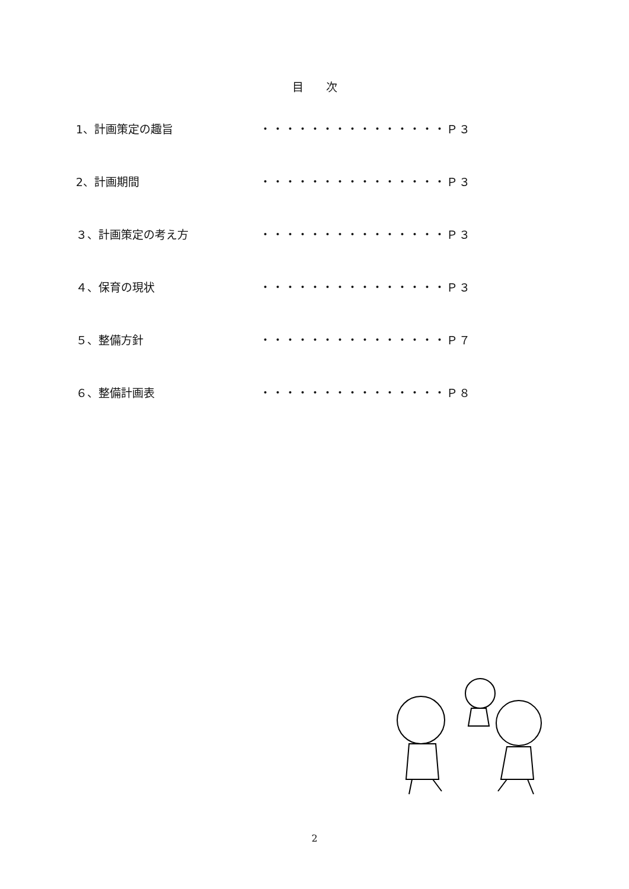目　　次
1、計画策定の趣旨 ・・・・・・・・・・・・・・・Ｐ３
2、計画期間 ・・・・・・・・・・・・・・・Ｐ３
３、計画策定の考え方 ・・・・・・・・・・・・・・・Ｐ３
４、保育の現状 ・・・・・・・・・・・・・・・Ｐ３
５、整備方針 ・・・・・・・・・・・・・・・Ｐ７
６、整備計画表 ・・・・・・・・・・・・・・・Ｐ８
2